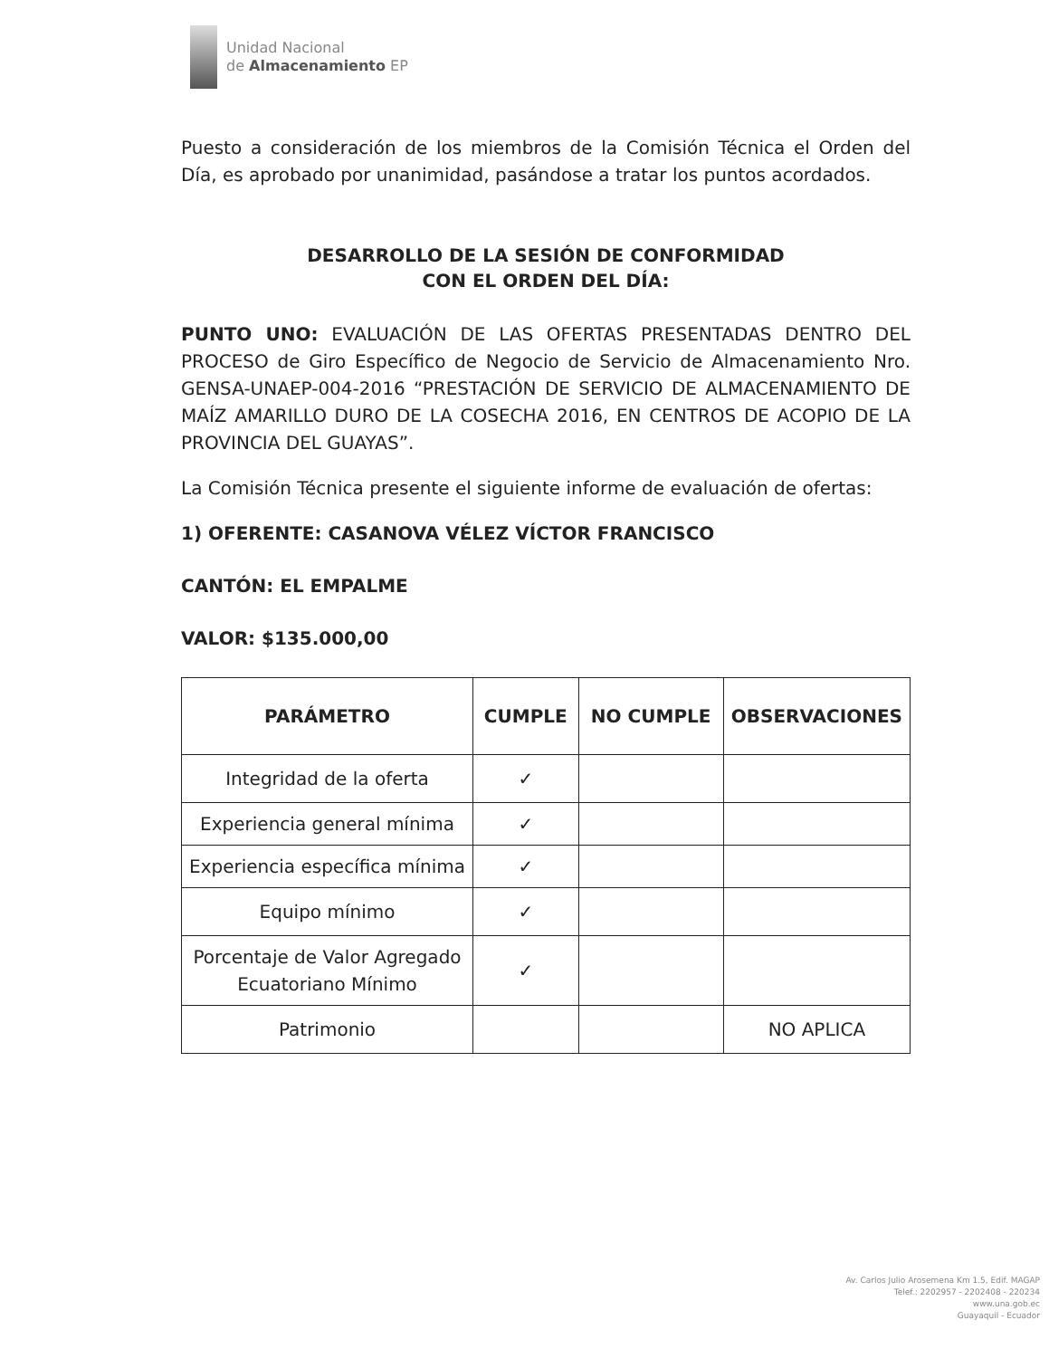Unidad Nacional
de Almacenamiento EP
Puesto a consideración de los miembros de la Comisión Técnica el Orden del Día, es aprobado por unanimidad, pasándose a tratar los puntos acordados.
DESARROLLO DE LA SESIÓN DE CONFORMIDAD
CON EL ORDEN DEL DÍA:
PUNTO UNO: EVALUACIÓN DE LAS OFERTAS PRESENTADAS DENTRO DEL PROCESO de Giro Específico de Negocio de Servicio de Almacenamiento Nro. GENSA-UNAEP-004-2016 “PRESTACIÓN DE SERVICIO DE ALMACENAMIENTO DE MAÍZ AMARILLO DURO DE LA COSECHA 2016, EN CENTROS DE ACOPIO DE LA PROVINCIA DEL GUAYAS”.
La Comisión Técnica presente el siguiente informe de evaluación de ofertas:
1) OFERENTE: CASANOVA VÉLEZ VÍCTOR FRANCISCO
CANTÓN: EL EMPALME
VALOR: $135.000,00
| PARÁMETRO | CUMPLE | NO CUMPLE | OBSERVACIONES |
| --- | --- | --- | --- |
| Integridad de la oferta | ✓ | | |
| Experiencia general mínima | ✓ | | |
| Experiencia específica mínima | ✓ | | |
| Equipo mínimo | ✓ | | |
| Porcentaje de Valor Agregado Ecuatoriano Mínimo | ✓ | | |
| Patrimonio | | | NO APLICA |
Av. Carlos Julio Arosemena Km 1.5, Edif. MAGAP
Telef.: 2202957 - 2202408 - 220234
www.una.gob.ec
Guayaquil - Ecuador